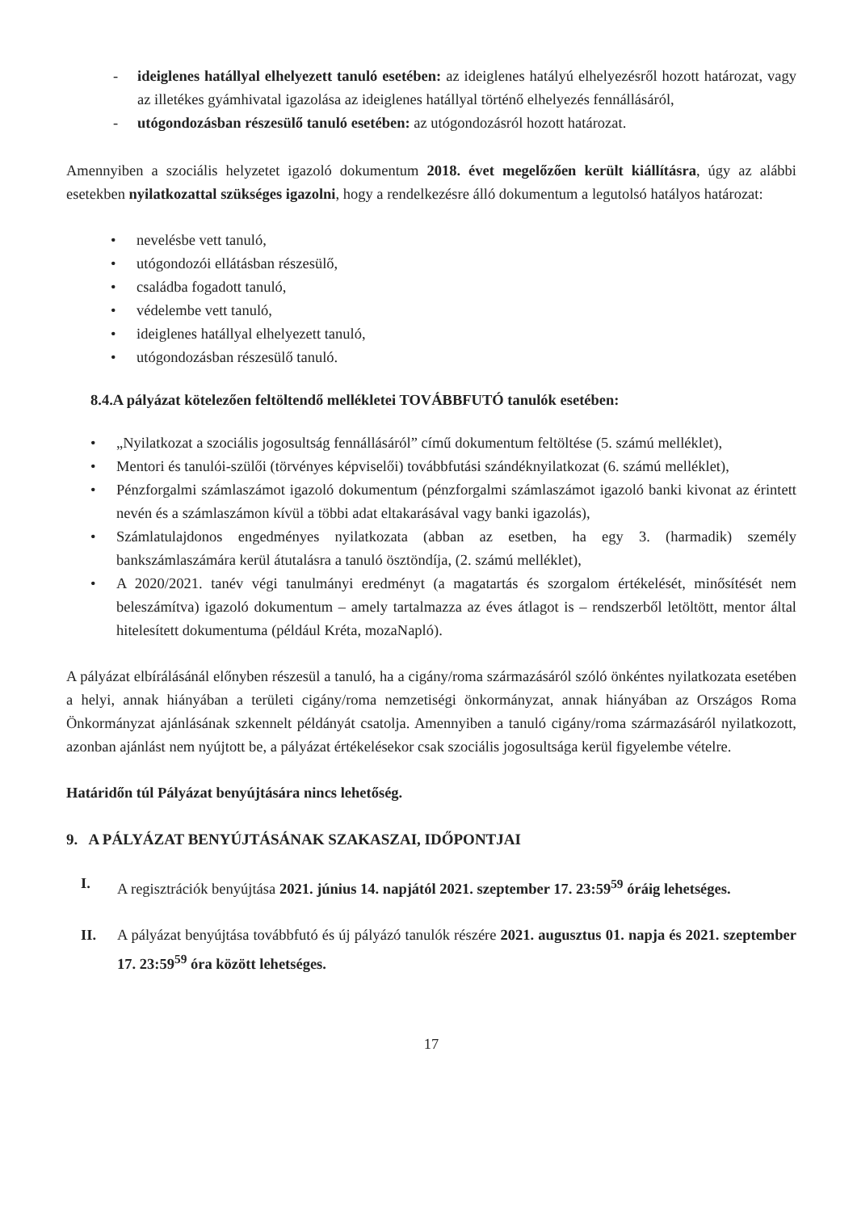- ideiglenes hatállyal elhelyezett tanuló esetében: az ideiglenes hatályú elhelyezésről hozott határozat, vagy az illetékes gyámhivatal igazolása az ideiglenes hatállyal történő elhelyezés fennállásáról,
- utógondozásban részesülő tanuló esetében: az utógondozásról hozott határozat.
Amennyiben a szociális helyzetet igazoló dokumentum 2018. évet megelőzően került kiállításra, úgy az alábbi esetekben nyilatkozattal szükséges igazolni, hogy a rendelkezésre álló dokumentum a legutolsó hatályos határozat:
• nevelésbe vett tanuló,
• utógondozói ellátásban részesülő,
• családba fogadott tanuló,
• védelembe vett tanuló,
• ideiglenes hatállyal elhelyezett tanuló,
• utógondozásban részesülő tanuló.
8.4.A pályázat kötelezően feltöltendő mellékletei TOVÁBBFUTÓ tanulók esetében:
• „Nyilatkozat a szociális jogosultság fennállásáról” című dokumentum feltöltése (5. számú melléklet),
• Mentori és tanulói-szülői (törvényes képviselői) továbbfutási szándéknyilatkozat (6. számú melléklet),
• Pénzforgalmi számlaszámot igazoló dokumentum (pénzforgalmi számlaszámot igazoló banki kivonat az érintett nevén és a számlaszámon kívül a többi adat eltakarásával vagy banki igazolás),
• Számlatulajdonos engedményes nyilatkozata (abban az esetben, ha egy 3. (harmadik) személy bankszámlaszámára kerül átutalásra a tanuló ösztöndíja, (2. számú melléklet),
• A 2020/2021. tanév végi tanulmányi eredményt (a magatartás és szorgalom értékelését, minősítését nem beleszámítva) igazoló dokumentum – amely tartalmazza az éves átlagot is – rendszerből letöltött, mentor által hitelesített dokumentuma (például Kréta, mozaNapló).
A pályázat elbírálásánál előnyben részesül a tanuló, ha a cigány/roma származásáról szóló önkéntes nyilatkozata esetében a helyi, annak hiányában a területi cigány/roma nemzetiségi önkormányzat, annak hiányában az Országos Roma Önkormányzat ajánlásának szkennelt példányát csatolja. Amennyiben a tanuló cigány/roma származásáról nyilatkozott, azonban ajánlást nem nyújtott be, a pályázat értékelésekor csak szociális jogosultsága kerül figyelembe vételre.
Határidőn túl Pályázat benyújtására nincs lehetőség.
9. A PÁLYÁZAT BENYÚJTÁSÁNAK SZAKASZAI, IDŐPONTJAI
I. A regisztrációk benyújtása 2021. június 14. napjától 2021. szeptember 17. 23:59<sup>59</sup> óráig lehetséges.
II. A pályázat benyújtása továbbfutó és új pályázó tanulók részére 2021. augusztus 01. napja és 2021. szeptember 17. 23:59<sup>59</sup> óra között lehetséges.
17